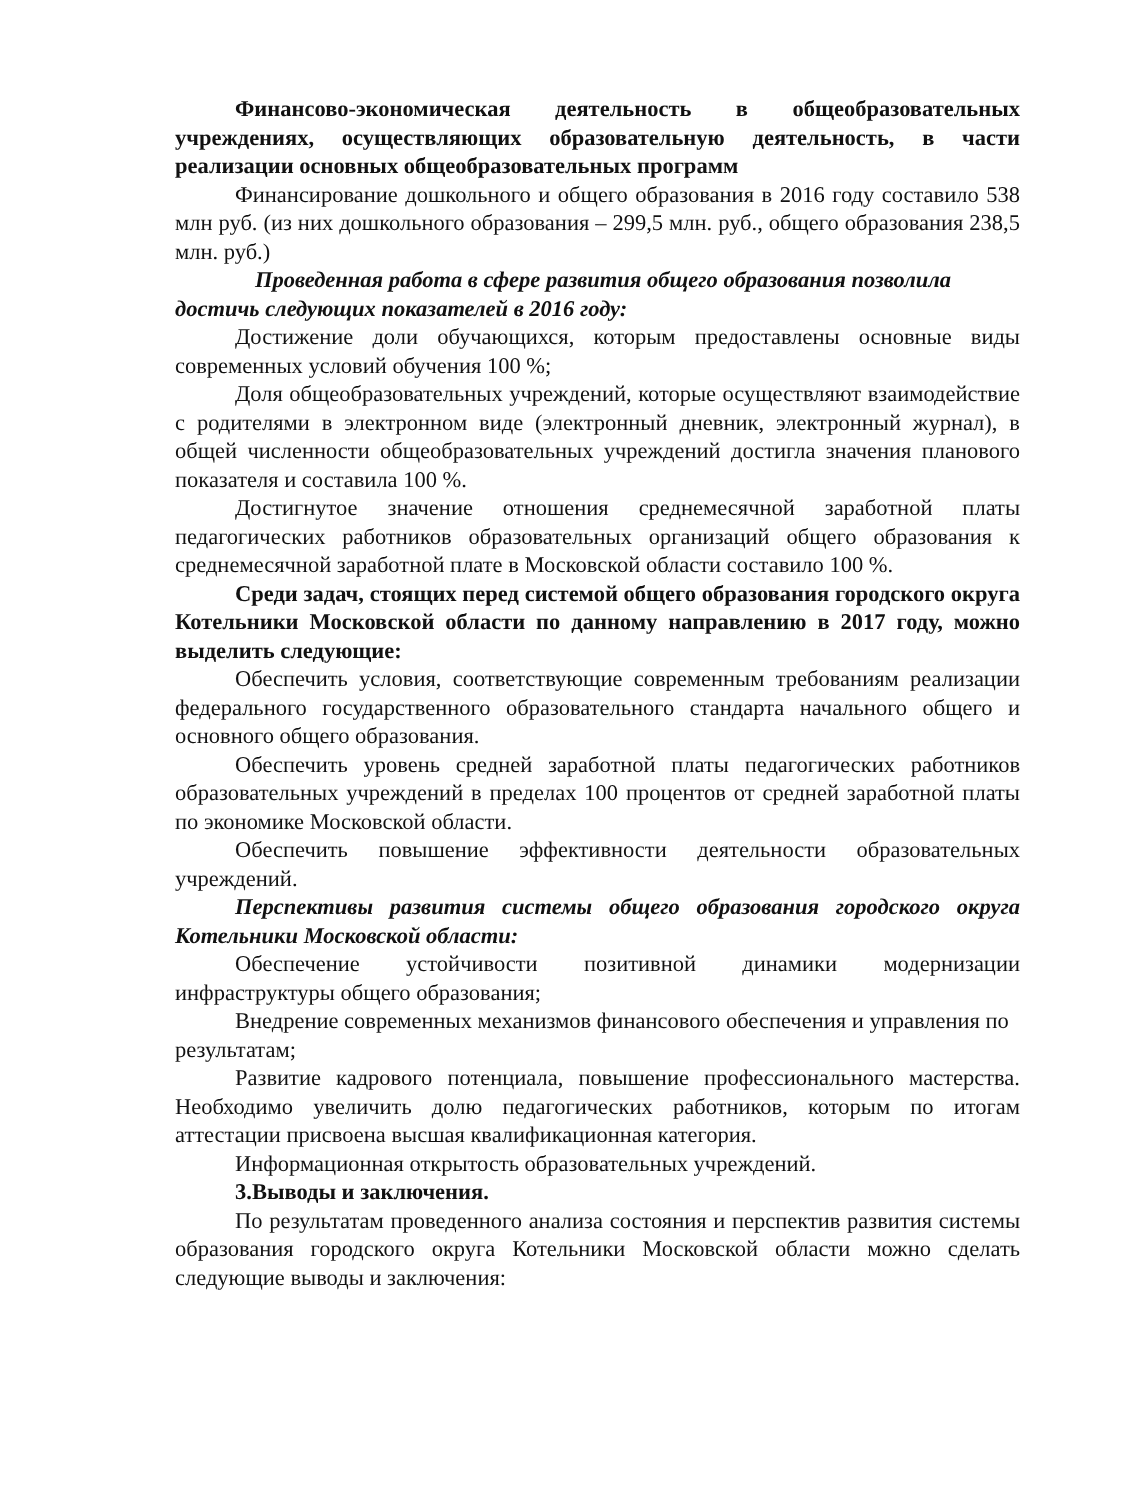Финансово-экономическая деятельность в общеобразовательных учреждениях, осуществляющих образовательную деятельность, в части реализации основных общеобразовательных программ
Финансирование дошкольного и общего образования в 2016 году составило 538 млн руб. (из них дошкольного образования – 299,5 млн. руб., общего образования 238,5 млн. руб.)
Проведенная работа в сфере развития общего образования позволила достичь следующих показателей в 2016 году:
Достижение доли обучающихся, которым предоставлены основные виды современных условий обучения 100 %;
Доля общеобразовательных учреждений, которые осуществляют взаимодействие с родителями в электронном виде (электронный дневник, электронный журнал), в общей численности общеобразовательных учреждений достигла значения планового показателя и составила 100 %.
Достигнутое значение отношения среднемесячной заработной платы педагогических работников образовательных организаций общего образования к среднемесячной заработной плате в Московской области составило 100 %.
Среди задач, стоящих перед системой общего образования городского округа Котельники Московской области по данному направлению в 2017 году, можно выделить следующие:
Обеспечить условия, соответствующие современным требованиям реализации федерального государственного образовательного стандарта начального общего и основного общего образования.
Обеспечить уровень средней заработной платы педагогических работников образовательных учреждений в пределах 100 процентов от средней заработной платы по экономике Московской области.
Обеспечить повышение эффективности деятельности образовательных учреждений.
Перспективы развития системы общего образования городского округа Котельники Московской области:
Обеспечение устойчивости позитивной динамики модернизации инфраструктуры общего образования;
Внедрение современных механизмов финансового обеспечения и управления по результатам;
Развитие кадрового потенциала, повышение профессионального мастерства. Необходимо увеличить долю педагогических работников, которым по итогам аттестации присвоена высшая квалификационная категория.
Информационная открытость образовательных учреждений.
3.Выводы и заключения.
По результатам проведенного анализа состояния и перспектив развития системы образования городского округа Котельники Московской области можно сделать следующие выводы и заключения: